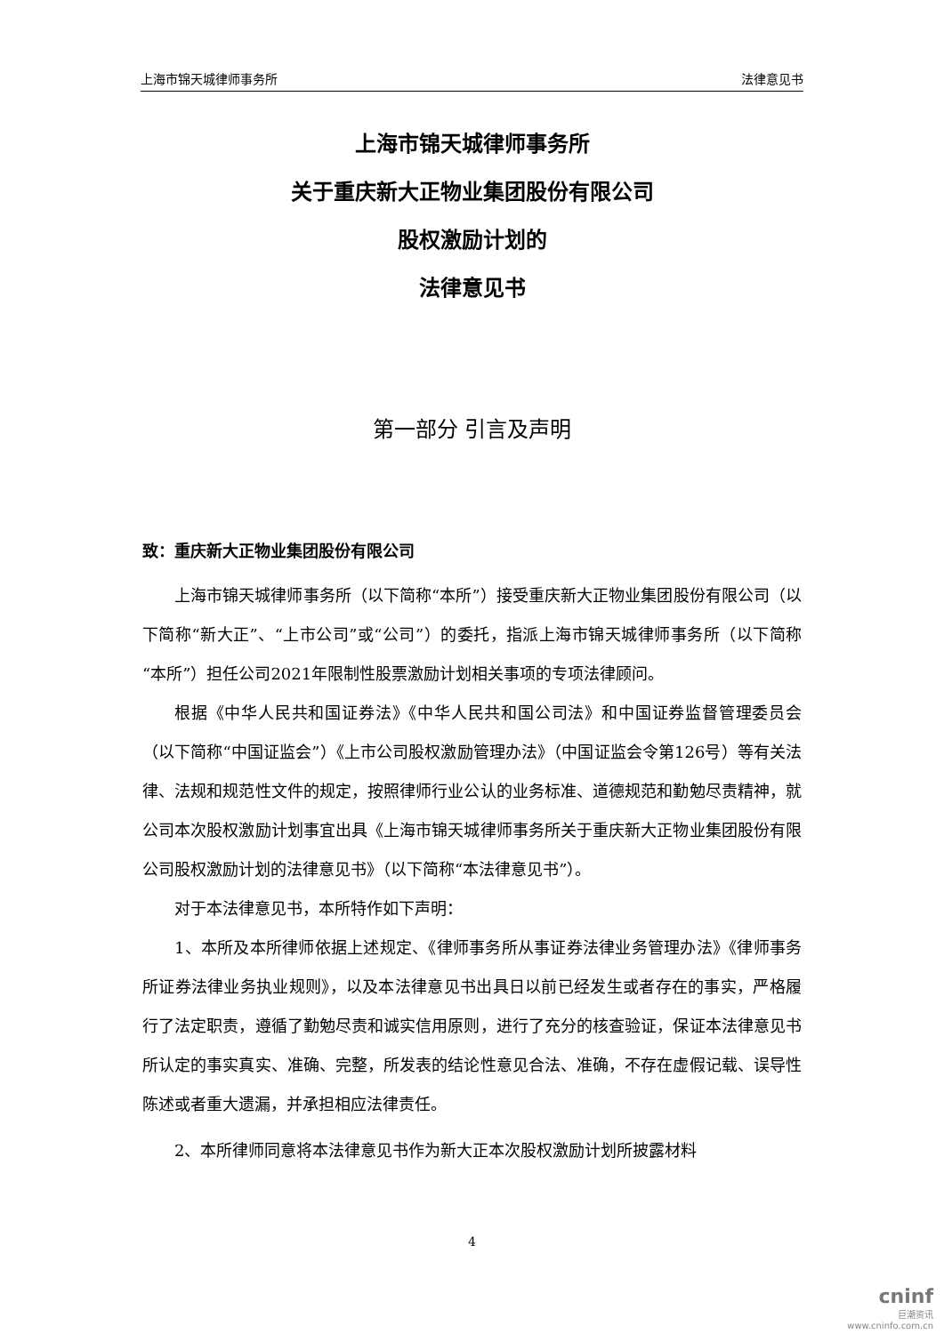上海市锦天城律师事务所 法律意见书
上海市锦天城律师事务所
关于重庆新大正物业集团股份有限公司
股权激励计划的
法律意见书
第一部分 引言及声明
致：重庆新大正物业集团股份有限公司
上海市锦天城律师事务所（以下简称“本所”）接受重庆新大正物业集团股份有限公司（以下简称“新大正”、“上市公司”或“公司”）的委托，指派上海市锦天城律师事务所（以下简称“本所”）担任公司2021年限制性股票激励计划相关事项的专项法律顾问。
根据《中华人民共和国证券法》《中华人民共和国公司法》和中国证券监督管理委员会（以下简称“中国证监会”）《上市公司股权激励管理办法》（中国证监会令第126号）等有关法律、法规和规范性文件的规定，按照律师行业公认的业务标准、道德规范和勤勉尽责精神，就公司本次股权激励计划事宜出具《上海市锦天城律师事务所关于重庆新大正物业集团股份有限公司股权激励计划的法律意见书》（以下简称“本法律意见书”）。
对于本法律意见书，本所特作如下声明：
1、本所及本所律师依据上述规定、《律师事务所从事证券法律业务管理办法》《律师事务所证券法律业务执业规则》，以及本法律意见书出具日以前已经发生或者存在的事实，严格履行了法定职责，遵循了勤勉尽责和诚实信用原则，进行了充分的核查验证，保证本法律意见书所认定的事实真实、准确、完整，所发表的结论性意见合法、准确，不存在虚假记载、误导性陈述或者重大遗漏，并承担相应法律责任。
2、本所律师同意将本法律意见书作为新大正本次股权激励计划所披露材料
4
cninf
巨潮资讯
www.cninfo.com.cn